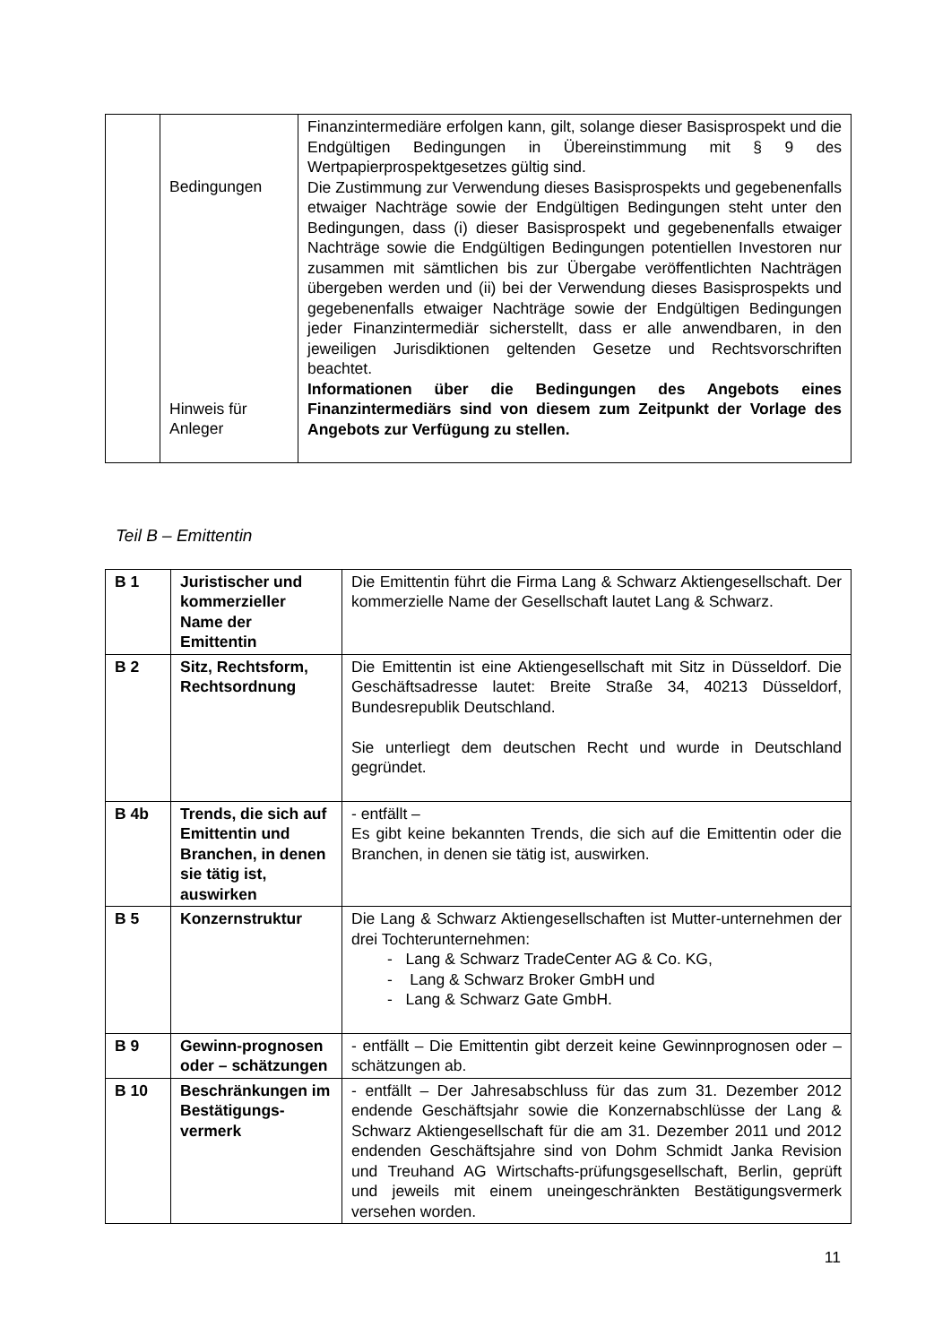| | Bedingungen Hinweis für Anleger | Finanzintermediäre erfolgen kann, gilt, solange dieser Basisprospekt und die Endgültigen Bedingungen in Übereinstimmung mit § 9 des Wertpapierprospektgesetzes gültig sind. Die Zustimmung zur Verwendung dieses Basisprospekts und gegebenenfalls etwaiger Nachträge sowie der Endgültigen Bedingungen steht unter den Bedingungen, dass (i) dieser Basisprospekt und gegebenenfalls etwaiger Nachträge sowie die Endgültigen Bedingungen potentiellen Investoren nur zusammen mit sämtlichen bis zur Übergabe veröffentlichten Nachträgen übergeben werden und (ii) bei der Verwendung dieses Basisprospekts und gegebenenfalls etwaiger Nachträge sowie der Endgültigen Bedingungen jeder Finanzintermediär sicherstellt, dass er alle anwendbaren, in den jeweiligen Jurisdiktionen geltenden Gesetze und Rechtsvorschriften beachtet. Informationen über die Bedingungen des Angebots eines Finanzintermediärs sind von diesem zum Zeitpunkt der Vorlage des Angebots zur Verfügung zu stellen. |
Teil B – Emittentin
| B 1 | Juristischer und kommerzieller Name der Emittentin | Die Emittentin führt die Firma Lang & Schwarz Aktiengesellschaft. Der kommerzielle Name der Gesellschaft lautet Lang & Schwarz. |
| B 2 | Sitz, Rechtsform, Rechtsordnung | Die Emittentin ist eine Aktiengesellschaft mit Sitz in Düsseldorf. Die Geschäftsadresse lautet: Breite Straße 34, 40213 Düsseldorf, Bundesrepublik Deutschland. Sie unterliegt dem deutschen Recht und wurde in Deutschland gegründet. |
| B 4b | Trends, die sich auf Emittentin und Branchen, in denen sie tätig ist, auswirken | - entfällt – Es gibt keine bekannten Trends, die sich auf die Emittentin oder die Branchen, in denen sie tätig ist, auswirken. |
| B 5 | Konzernstruktur | Die Lang & Schwarz Aktiengesellschaften ist Mutter-unternehmen der drei Tochterunternehmen: - Lang & Schwarz TradeCenter AG & Co. KG, - Lang & Schwarz Broker GmbH und - Lang & Schwarz Gate GmbH. |
| B 9 | Gewinn-prognosen oder – schätzungen | - entfällt – Die Emittentin gibt derzeit keine Gewinnprognosen oder – schätzungen ab. |
| B 10 | Beschränkungen im Bestätigungs-vermerk | - entfällt – Der Jahresabschluss für das zum 31. Dezember 2012 endende Geschäftsjahr sowie die Konzernabschlüsse der Lang & Schwarz Aktiengesellschaft für die am 31. Dezember 2011 und 2012 endenden Geschäftsjahre sind von Dohm Schmidt Janka Revision und Treuhand AG Wirtschafts-prüfungsgesellschaft, Berlin, geprüft und jeweils mit einem uneingeschränkten Bestätigungsvermerk versehen worden. |
11